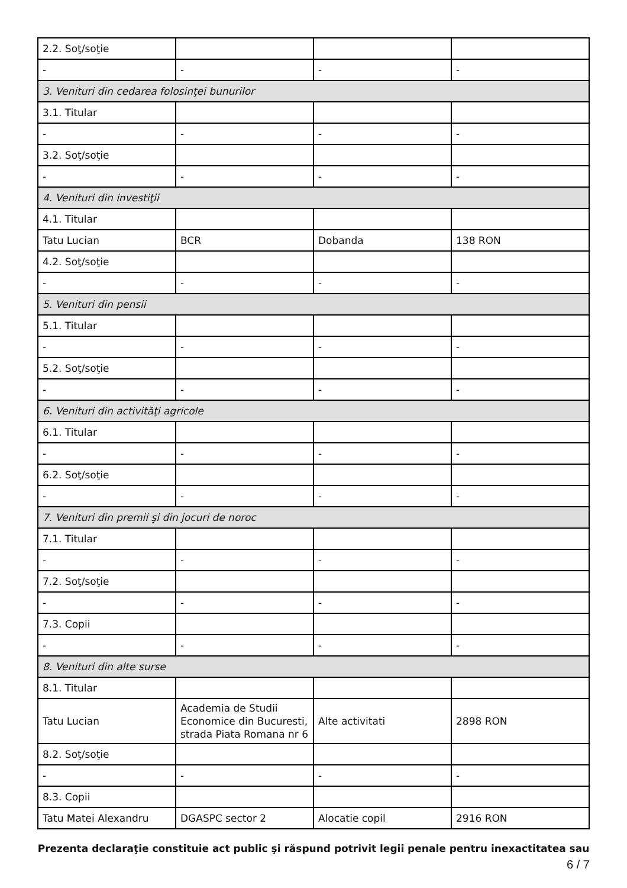| 2.2. Soţ/soţie | | | |
| - | - | - | - |
| 3. Venituri din cedarea folosinţei bunurilor | | | |
| 3.1. Titular | | | |
| - | - | - | - |
| 3.2. Soţ/soţie | | | |
| - | - | - | - |
| 4. Venituri din investiţii | | | |
| 4.1. Titular | | | |
| Tatu Lucian | BCR | Dobanda | 138 RON |
| 4.2. Soţ/soţie | | | |
| - | - | - | - |
| 5. Venituri din pensii | | | |
| 5.1. Titular | | | |
| - | - | - | - |
| 5.2. Soţ/soţie | | | |
| - | - | - | - |
| 6. Venituri din activităţi agricole | | | |
| 6.1. Titular | | | |
| - | - | - | - |
| 6.2. Soţ/soţie | | | |
| - | - | - | - |
| 7. Venituri din premii şi din jocuri de noroc | | | |
| 7.1. Titular | | | |
| - | - | - | - |
| 7.2. Soţ/soţie | | | |
| - | - | - | - |
| 7.3. Copii | | | |
| - | - | - | - |
| 8. Venituri din alte surse | | | |
| 8.1. Titular | | | |
| Tatu Lucian | Academia de Studii Economice din Bucuresti, strada Piata Romana nr 6 | Alte activitati | 2898 RON |
| 8.2. Soţ/soţie | | | |
| - | - | - | - |
| 8.3. Copii | | | |
| Tatu Matei Alexandru | DGASPC sector 2 | Alocatie copil | 2916 RON |
Prezenta declaraţie constituie act public şi răspund potrivit legii penale pentru inexactitatea sau
6 / 7